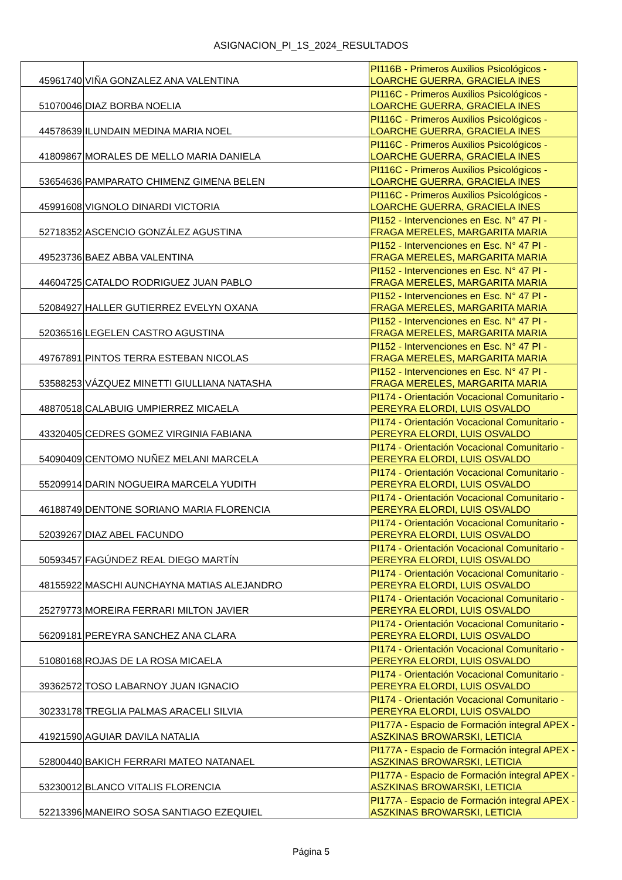ASIGNACION_PI_1S_2024_RESULTADOS
| 45961740 | VIÑA GONZALEZ ANA VALENTINA | PI116B - Primeros Auxilios Psicológicos - LOARCHE GUERRA, GRACIELA INES |
| 51070046 | DIAZ BORBA NOELIA | PI116C - Primeros Auxilios Psicológicos - LOARCHE GUERRA, GRACIELA INES |
| 44578639 | ILUNDAIN MEDINA MARIA NOEL | PI116C - Primeros Auxilios Psicológicos - LOARCHE GUERRA, GRACIELA INES |
| 41809867 | MORALES DE MELLO MARIA DANIELA | PI116C - Primeros Auxilios Psicológicos - LOARCHE GUERRA, GRACIELA INES |
| 53654636 | PAMPARATO CHIMENZ GIMENA BELEN | PI116C - Primeros Auxilios Psicológicos - LOARCHE GUERRA, GRACIELA INES |
| 45991608 | VIGNOLO DINARDI VICTORIA | PI116C - Primeros Auxilios Psicológicos - LOARCHE GUERRA, GRACIELA INES |
| 52718352 | ASCENCIO GONZÁLEZ AGUSTINA | PI152 - Intervenciones en Esc. N° 47 PI - FRAGA MERELES, MARGARITA MARIA |
| 49523736 | BAEZ ABBA VALENTINA | PI152 - Intervenciones en Esc. N° 47 PI - FRAGA MERELES, MARGARITA MARIA |
| 44604725 | CATALDO RODRIGUEZ JUAN PABLO | PI152 - Intervenciones en Esc. N° 47 PI - FRAGA MERELES, MARGARITA MARIA |
| 52084927 | HALLER GUTIERREZ EVELYN OXANA | PI152 - Intervenciones en Esc. N° 47 PI - FRAGA MERELES, MARGARITA MARIA |
| 52036516 | LEGELEN CASTRO AGUSTINA | PI152 - Intervenciones en Esc. N° 47 PI - FRAGA MERELES, MARGARITA MARIA |
| 49767891 | PINTOS TERRA ESTEBAN NICOLAS | PI152 - Intervenciones en Esc. N° 47 PI - FRAGA MERELES, MARGARITA MARIA |
| 53588253 | VÁZQUEZ MINETTI GIULLIANA NATASHA | PI152 - Intervenciones en Esc. N° 47 PI - FRAGA MERELES, MARGARITA MARIA |
| 48870518 | CALABUIG UMPIERREZ MICAELA | PI174 - Orientación Vocacional Comunitario - PEREYRA ELORDI, LUIS OSVALDO |
| 43320405 | CEDRES GOMEZ VIRGINIA FABIANA | PI174 - Orientación Vocacional Comunitario - PEREYRA ELORDI, LUIS OSVALDO |
| 54090409 | CENTOMO NUÑEZ MELANI MARCELA | PI174 - Orientación Vocacional Comunitario - PEREYRA ELORDI, LUIS OSVALDO |
| 55209914 | DARIN NOGUEIRA MARCELA YUDITH | PI174 - Orientación Vocacional Comunitario - PEREYRA ELORDI, LUIS OSVALDO |
| 46188749 | DENTONE SORIANO MARIA FLORENCIA | PI174 - Orientación Vocacional Comunitario - PEREYRA ELORDI, LUIS OSVALDO |
| 52039267 | DIAZ ABEL FACUNDO | PI174 - Orientación Vocacional Comunitario - PEREYRA ELORDI, LUIS OSVALDO |
| 50593457 | FAGÚNDEZ REAL DIEGO MARTÍN | PI174 - Orientación Vocacional Comunitario - PEREYRA ELORDI, LUIS OSVALDO |
| 48155922 | MASCHI AUNCHAYNA MATIAS ALEJANDRO | PI174 - Orientación Vocacional Comunitario - PEREYRA ELORDI, LUIS OSVALDO |
| 25279773 | MOREIRA FERRARI MILTON JAVIER | PI174 - Orientación Vocacional Comunitario - PEREYRA ELORDI, LUIS OSVALDO |
| 56209181 | PEREYRA SANCHEZ ANA CLARA | PI174 - Orientación Vocacional Comunitario - PEREYRA ELORDI, LUIS OSVALDO |
| 51080168 | ROJAS DE LA ROSA MICAELA | PI174 - Orientación Vocacional Comunitario - PEREYRA ELORDI, LUIS OSVALDO |
| 39362572 | TOSO LABARNOY JUAN IGNACIO | PI174 - Orientación Vocacional Comunitario - PEREYRA ELORDI, LUIS OSVALDO |
| 30233178 | TREGLIA PALMAS ARACELI SILVIA | PI174 - Orientación Vocacional Comunitario - PEREYRA ELORDI, LUIS OSVALDO |
| 41921590 | AGUIAR DAVILA NATALIA | PI177A - Espacio de Formación integral APEX - ASZKINAS BROWARSKI, LETICIA |
| 52800440 | BAKICH FERRARI MATEO NATANAEL | PI177A - Espacio de Formación integral APEX - ASZKINAS BROWARSKI, LETICIA |
| 53230012 | BLANCO VITALIS FLORENCIA | PI177A - Espacio de Formación integral APEX - ASZKINAS BROWARSKI, LETICIA |
| 52213396 | MANEIRO SOSA SANTIAGO EZEQUIEL | PI177A - Espacio de Formación integral APEX - ASZKINAS BROWARSKI, LETICIA |
Página 5